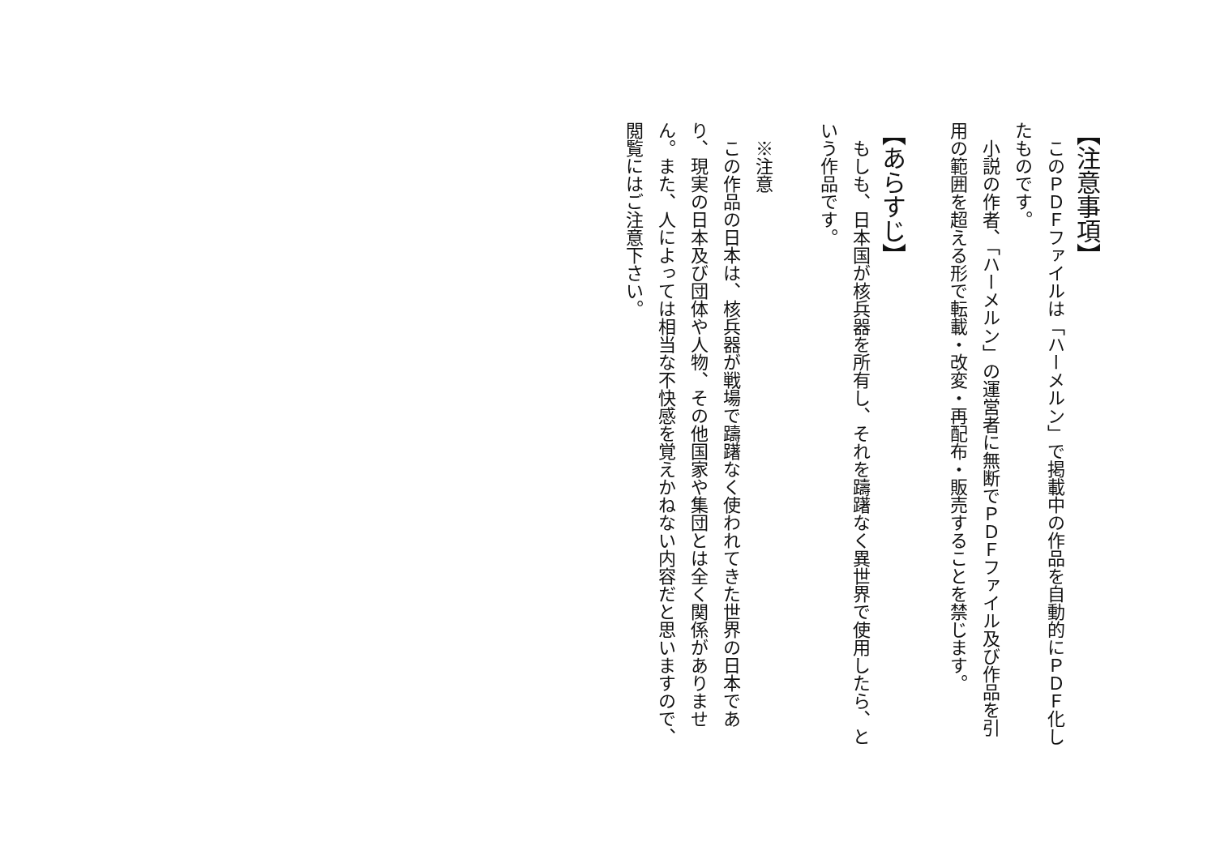【注意事項】
　このＰＤＦファイルは「ハーメルン」で掲載中の作品を自動的にＰＤＦ化したものです。
　小説の作者、「ハーメルン」の運営者に無断でＰＤＦファイル及び作品を引用の範囲を超える形で転載・改変・再配布・販売することを禁じます。
【あらすじ】
　もしも、日本国が核兵器を所有し、それを躊躇なく異世界で使用したら、という作品です。
​
　※注意
　この作品の日本は、核兵器が戦場で躊躇なく使われてきた世界の日本であり、現実の日本及び団体や人物、その他国家や集団とは全く関係がありません。また、人によっては相当な不快感を覚えかねない内容だと思いますので、閲覧にはご注意下さい。